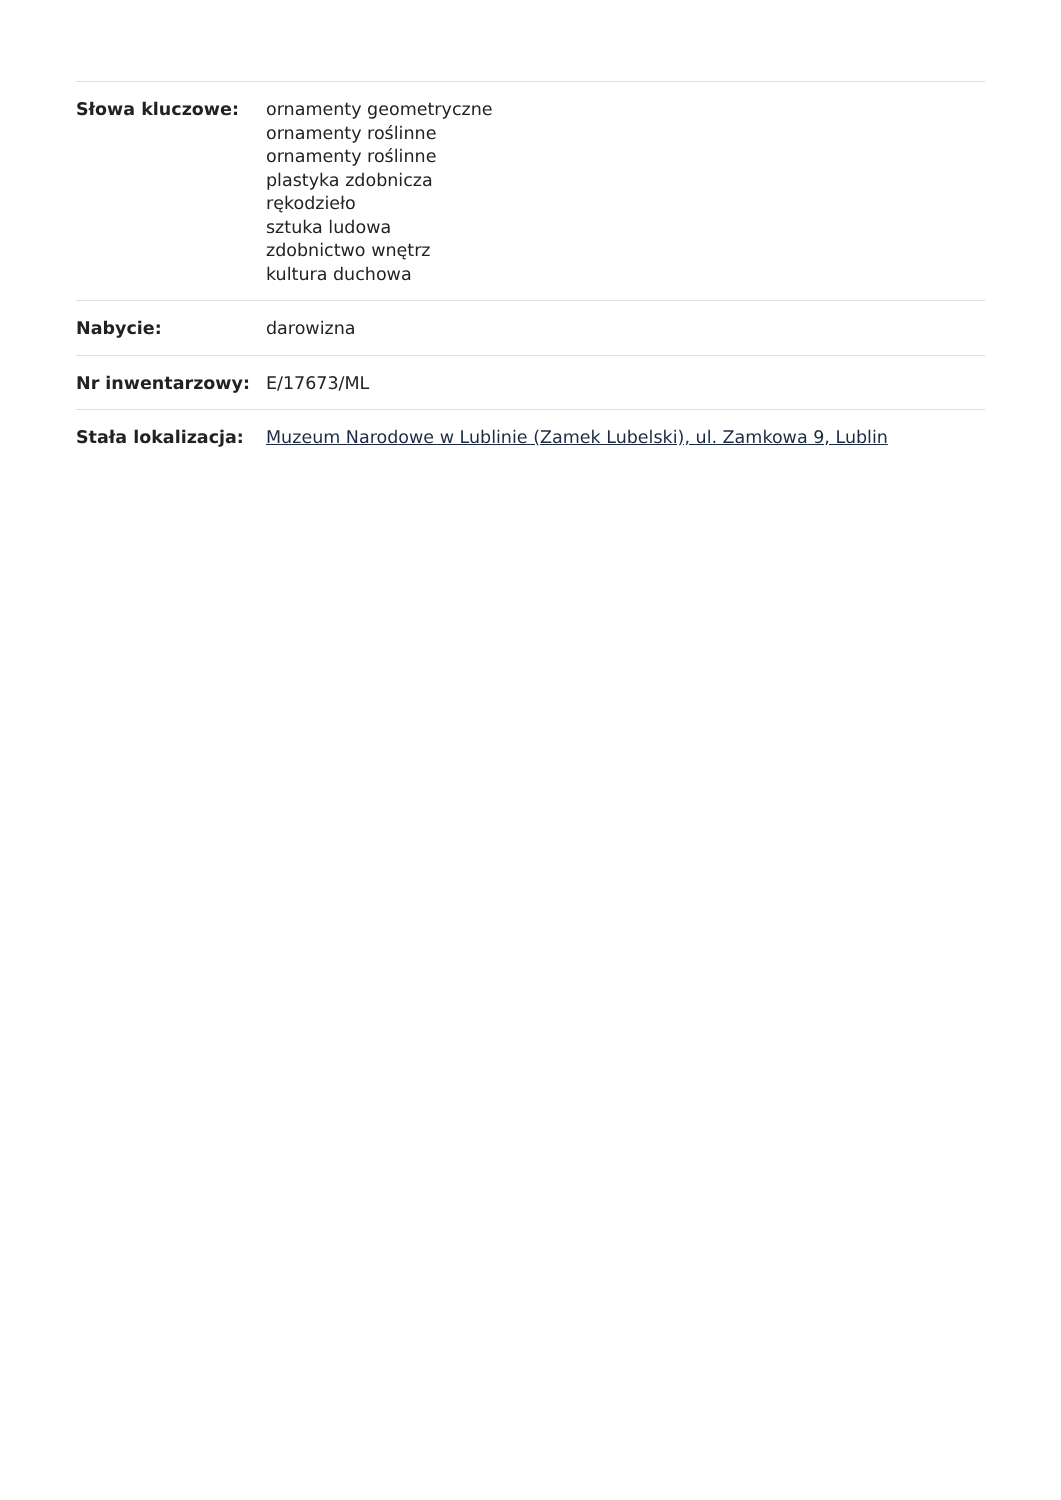| Słowa kluczowe: | ornamenty geometryczne ornamenty roślinne ornamenty roślinne plastyka zdobnicza rękodzieło sztuka ludowa zdobnictwo wnętrz kultura duchowa |
| Nabycie: | darowizna |
| Nr inwentarzowy: | E/17673/ML |
| Stała lokalizacja: | Muzeum Narodowe w Lublinie (Zamek Lubelski), ul. Zamkowa 9, Lublin |